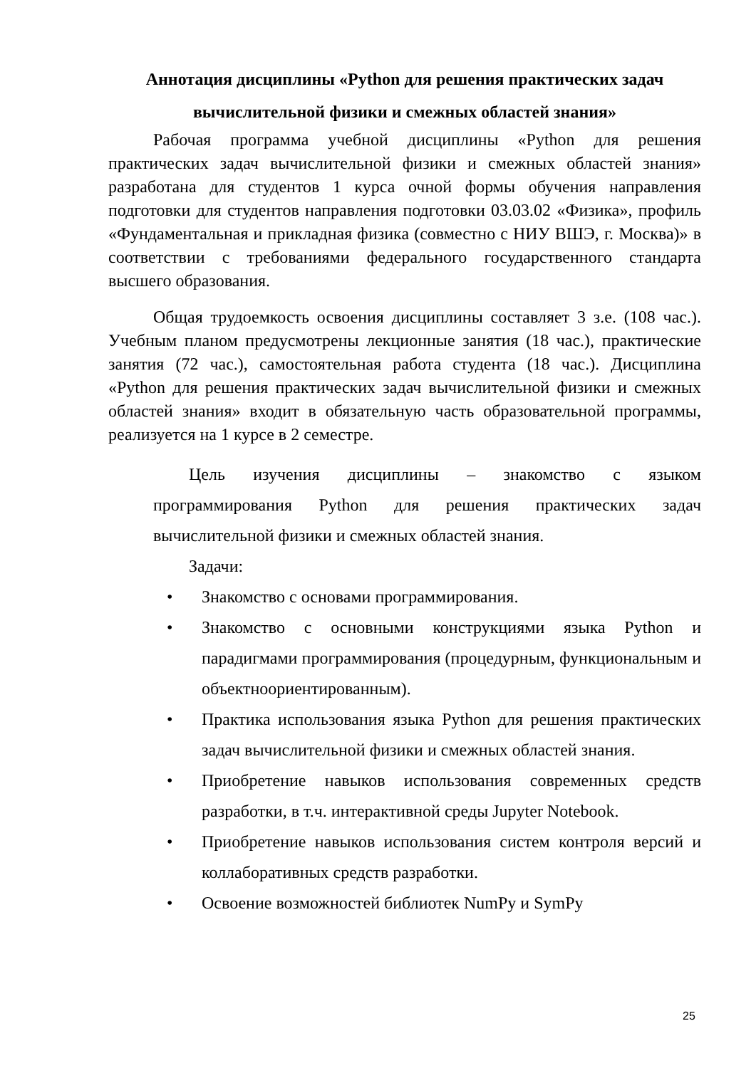Аннотация дисциплины «Python для решения практических задач
вычислительной физики и смежных областей знания»
Рабочая программа учебной дисциплины «Python для решения практических задач вычислительной физики и смежных областей знания» разработана для студентов 1 курса очной формы обучения направления подготовки для студентов направления подготовки 03.03.02 «Физика», профиль «Фундаментальная и прикладная физика (совместно с НИУ ВШЭ, г. Москва)» в соответствии с требованиями федерального государственного стандарта высшего образования.
Общая трудоемкость освоения дисциплины составляет 3 з.е. (108 час.). Учебным планом предусмотрены лекционные занятия (18 час.), практические занятия (72 час.), самостоятельная работа студента (18 час.). Дисциплина «Python для решения практических задач вычислительной физики и смежных областей знания» входит в обязательную часть образовательной программы, реализуется на 1 курсе в 2 семестре.
Цель изучения дисциплины – знакомство с языком программирования Python для решения практических задач вычислительной физики и смежных областей знания.
Задачи:
• Знакомство с основами программирования.
• Знакомство с основными конструкциями языка Python и парадигмами программирования (процедурным, функциональным и объектноориентированным).
• Практика использования языка Python для решения практических задач вычислительной физики и смежных областей знания.
• Приобретение навыков использования современных средств разработки, в т.ч. интерактивной среды Jupyter Notebook.
• Приобретение навыков использования систем контроля версий и коллаборативных средств разработки.
• Освоение возможностей библиотек NumPy и SymPy
25